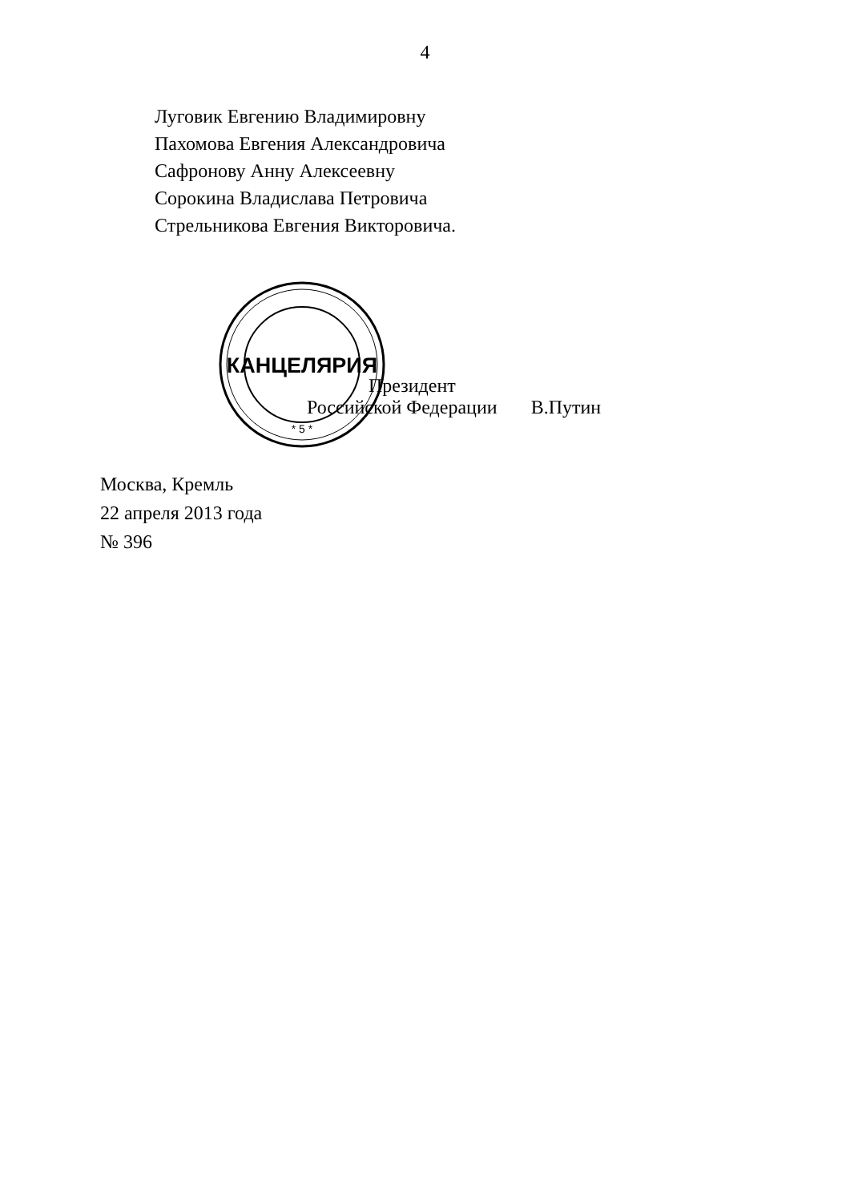4
Луговик Евгению Владимировну
Пахомова Евгения Александровича
Сафронову Анну Алексеевну
Сорокина Владислава Петровича
Стрельникова Евгения Викторовича.
КАНЦЕЛЯРИЯ
* 5 *
Президент
Российской Федерации В.Путин
Москва, Кремль
22 апреля 2013 года
№ 396